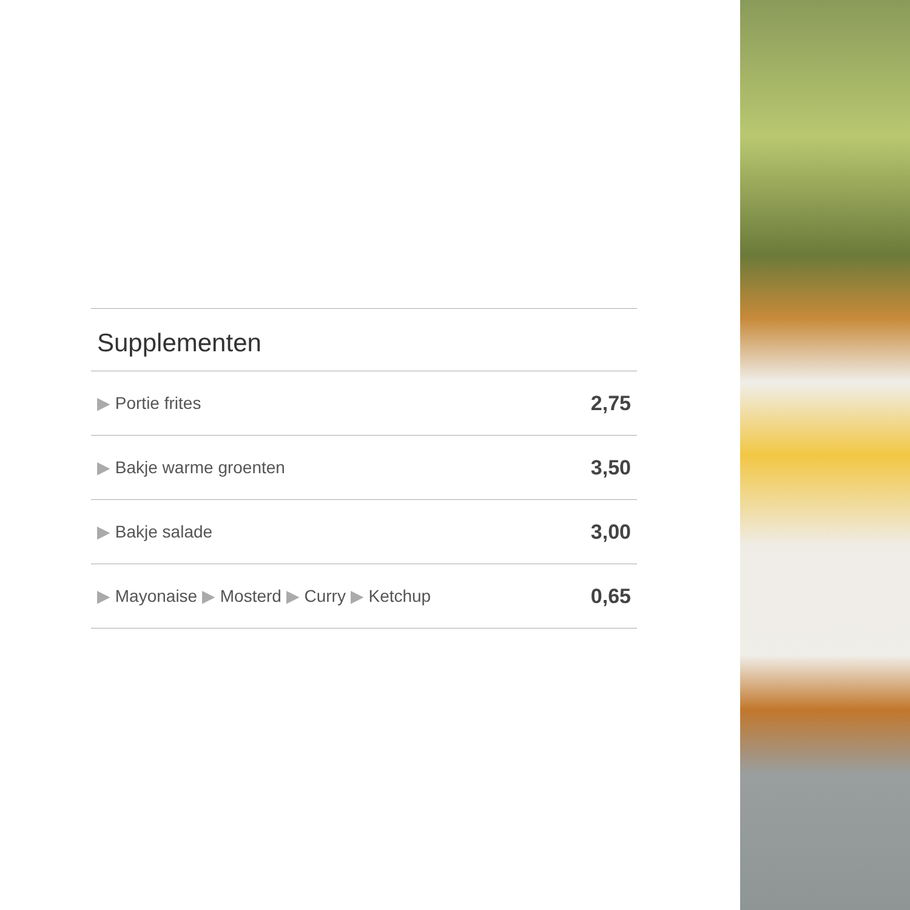Supplementen
| ▶ Portie frites | 2,75 |
| ▶ Bakje warme groenten | 3,50 |
| ▶ Bakje salade | 3,00 |
| ▶ Mayonaise ▶ Mosterd ▶ Curry ▶ Ketchup | 0,65 |